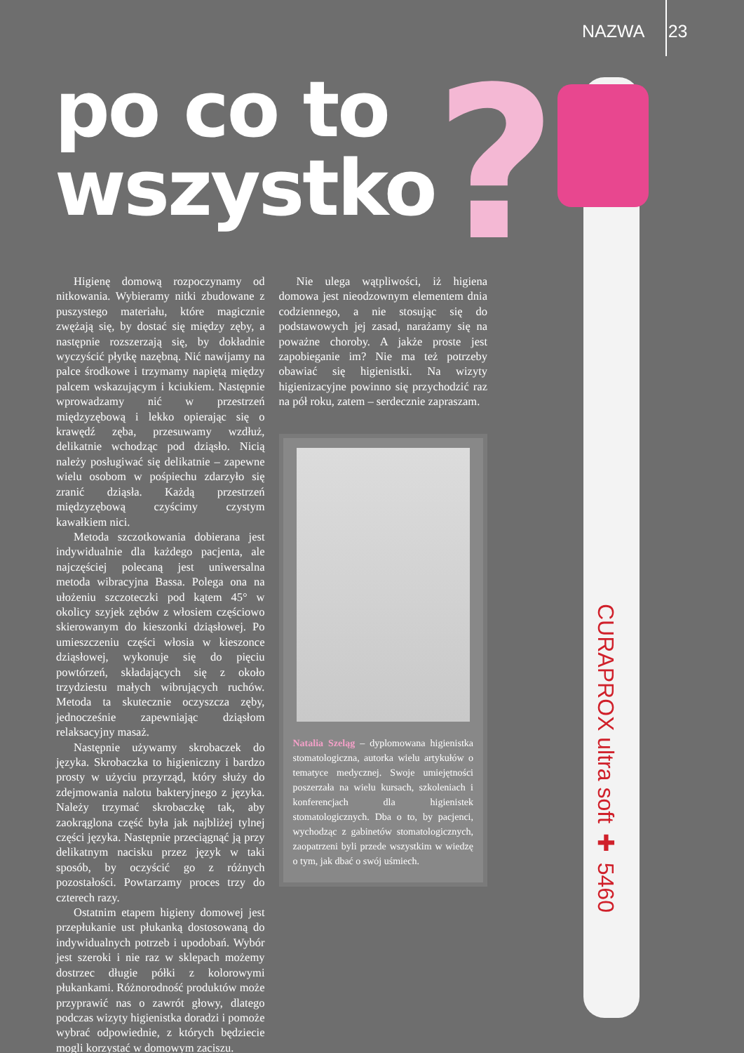NAZWA 23
?
po co to
wszystko
CURAPROX ultra soft ✚ 5460
Higienę domową rozpoczynamy od nitkowania. Wybieramy nitki zbudowane z puszystego materiału, które magicznie zwężają się, by dostać się między zęby, a następnie rozszerzają się, by dokładnie wyczyścić płytkę nazębną. Nić nawijamy na palce środkowe i trzymamy napiętą między palcem wskazującym i kciukiem. Następnie wprowadzamy nić w przestrzeń międzyzębową i lekko opierając się o krawędź zęba, przesuwamy wzdłuż, delikatnie wchodząc pod dziąsło. Nicią należy posługiwać się delikatnie – zapewne wielu osobom w pośpiechu zdarzyło się zranić dziąsła. Każdą przestrzeń międzyzębową czyścimy czystym kawałkiem nici.
Metoda szczotkowania dobierana jest indywidualnie dla każdego pacjenta, ale najczęściej polecaną jest uniwersalna metoda wibracyjna Bassa. Polega ona na ułożeniu szczoteczki pod kątem 45° w okolicy szyjek zębów z włosiem częściowo skierowanym do kieszonki dziąsłowej. Po umieszczeniu części włosia w kieszonce dziąsłowej, wykonuje się do pięciu powtórzeń, składających się z około trzydziestu małych wibrujących ruchów. Metoda ta skutecznie oczyszcza zęby, jednocześnie zapewniając dziąsłom relaksacyjny masaż.
Następnie używamy skrobaczek do języka. Skrobaczka to higieniczny i bardzo prosty w użyciu przyrząd, który służy do zdejmowania nalotu bakteryjnego z języka. Należy trzymać skrobaczkę tak, aby zaokrąglona część była jak najbliżej tylnej części języka. Następnie przeciągnąć ją przy delikatnym nacisku przez język w taki sposób, by oczyścić go z różnych pozostałości. Powtarzamy proces trzy do czterech razy.
Ostatnim etapem higieny domowej jest przepłukanie ust płukanką dostosowaną do indywidualnych potrzeb i upodobań. Wybór jest szeroki i nie raz w sklepach możemy dostrzec długie półki z kolorowymi płukankami. Różnorodność produktów może przyprawić nas o zawrót głowy, dlatego podczas wizyty higienistka doradzi i pomoże wybrać odpowiednie, z których będziecie mogli korzystać w domowym zaciszu.
Nie ulega wątpliwości, iż higiena domowa jest nieodzownym elementem dnia codziennego, a nie stosując się do podstawowych jej zasad, narażamy się na poważne choroby. A jakże proste jest zapobieganie im? Nie ma też potrzeby obawiać się higienistki. Na wizyty higienizacyjne powinno się przychodzić raz na pół roku, zatem – serdecznie zapraszam.
Natalia Szeląg – dyplomowana higienistka stomatologiczna, autorka wielu artykułów o tematyce medycznej. Swoje umiejętności poszerzała na wielu kursach, szkoleniach i konferencjach dla higienistek stomatologicznych. Dba o to, by pacjenci, wychodząc z gabinetów stomatologicznych, zaopatrzeni byli przede wszystkim w wiedzę o tym, jak dbać o swój uśmiech.